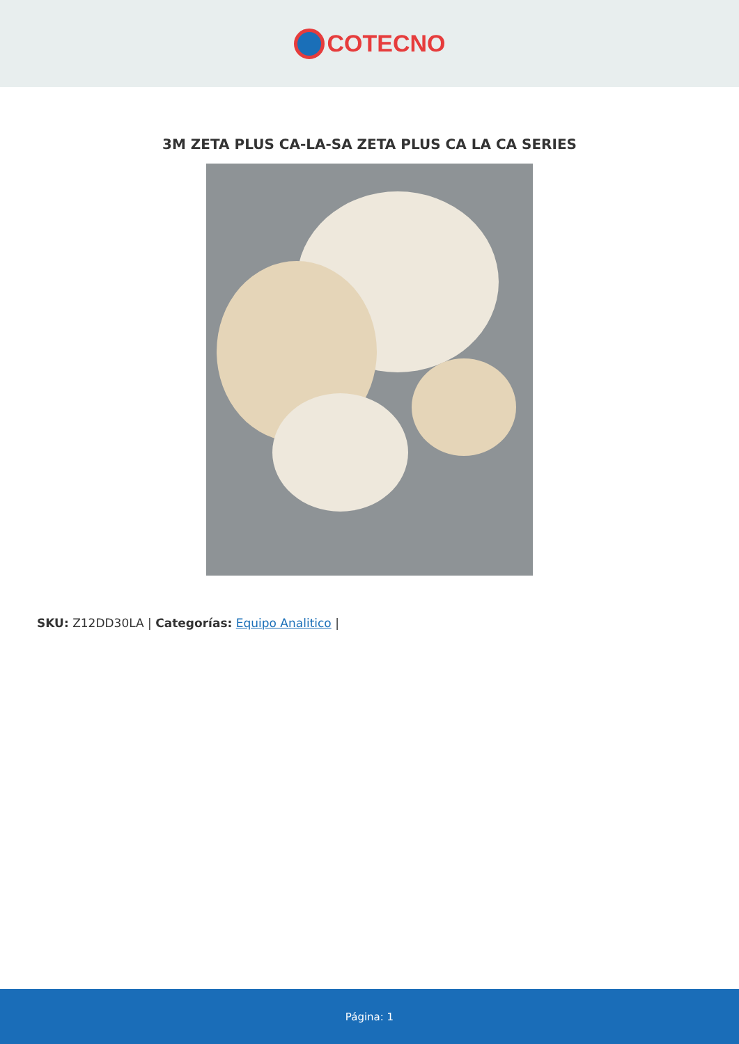COTECNO
3M ZETA PLUS CA-LA-SA ZETA PLUS CA LA CA SERIES
SKU: Z12DD30LA | Categorías: Equipo Analitico |
Página: 1